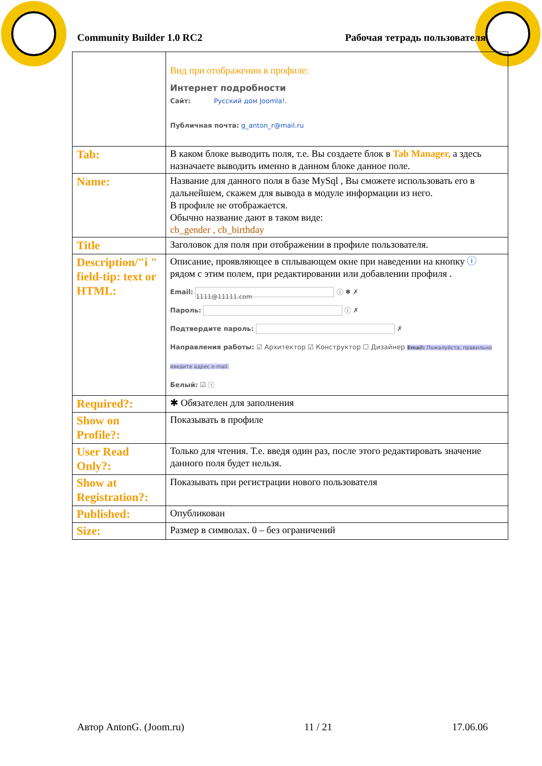Community Builder 1.0 RC2 Рабочая тетрадь пользователя
| | Вид при отображении в профиле: Интернет подробности Сайт: Русский дом Joomla!. Публичная почта: g_anton_r@mail.ru |
| Tab: | В каком блоке выводить поля, т.е. Вы создаете блок в Tab Manager, а здесь назначаете выводить именно в данном блоке данное поле. |
| Name: | Название для данного поля в базе MySql , Вы сможете использовать его в дальнейшем, скажем для вывода в модуле информации из него. В профиле не отображается. Обычно название дают в таком виде: cb_gender , cb_birthday |
| Title | Заголовок для поля при отображении в профиле пользователя. |
| Description/"i " field-tip: text or HTML: | Описание, проявляющее в сплывающем окне при наведении на кнопку ⓘ рядом с этим полем, при редактировании или добавлении профиля . Email: 1111@11111.com ⓘ ✱ ✗ Пароль: ⓘ ✗ Подтвердите пароль: ✗ Направления работы: ☑ Архитектор ☑ Конструктор ☐ Дизайнер Email: Пожалуйста, правильно введите адрес e-mail. Белый: ☑ ⓘ |
| Required?: | ✱ Обязателен для заполнения |
| Show on Profile?: | Показывать в профиле |
| User Read Only?: | Только для чтения. Т.е. введя один раз, после этого редактировать значение данного поля будет нельзя. |
| Show at Registration?: | Показывать при регистрации нового пользователя |
| Published: | Опубликован |
| Size: | Размер в символах. 0 – без ограничений |
Автор AntonG. (Joom.ru) 11 / 21 17.06.06